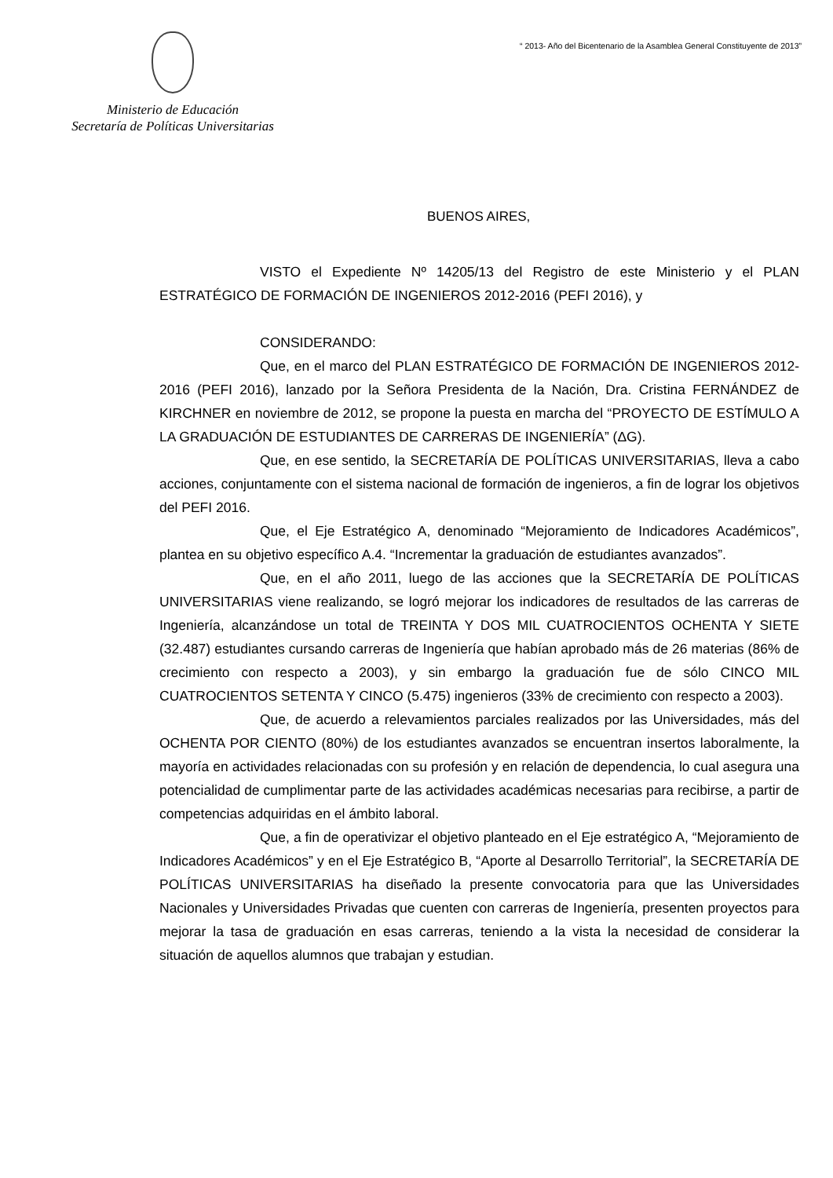Ministerio de Educación
Secretaría de Políticas Universitarias
“ 2013- Año del Bicentenario de la Asamblea General Constituyente de 2013”
BUENOS AIRES,
VISTO el Expediente Nº 14205/13 del Registro de este Ministerio y el PLAN ESTRATÉGICO DE FORMACIÓN DE INGENIEROS 2012-2016 (PEFI 2016), y
CONSIDERANDO:
Que, en el marco del PLAN ESTRATÉGICO DE FORMACIÓN DE INGENIEROS 2012-2016 (PEFI 2016), lanzado por la Señora Presidenta de la Nación, Dra. Cristina FERNÁNDEZ de KIRCHNER en noviembre de 2012, se propone la puesta en marcha del “PROYECTO DE ESTÍMULO A LA GRADUACIÓN DE ESTUDIANTES DE CARRERAS DE INGENIERÍA” (ΔG).
Que, en ese sentido, la SECRETARÍA DE POLÍTICAS UNIVERSITARIAS, lleva a cabo acciones, conjuntamente con el sistema nacional de formación de ingenieros, a fin de lograr los objetivos del PEFI 2016.
Que, el Eje Estratégico A, denominado “Mejoramiento de Indicadores Académicos”, plantea en su objetivo específico A.4. “Incrementar la graduación de estudiantes avanzados”.
Que, en el año 2011, luego de las acciones que la SECRETARÍA DE POLÍTICAS UNIVERSITARIAS viene realizando, se logró mejorar los indicadores de resultados de las carreras de Ingeniería, alcanzándose un total de TREINTA Y DOS MIL CUATROCIENTOS OCHENTA Y SIETE (32.487) estudiantes cursando carreras de Ingeniería que habían aprobado más de 26 materias (86% de crecimiento con respecto a 2003), y sin embargo la graduación fue de sólo CINCO MIL CUATROCIENTOS SETENTA Y CINCO (5.475) ingenieros (33% de crecimiento con respecto a 2003).
Que, de acuerdo a relevamientos parciales realizados por las Universidades, más del OCHENTA POR CIENTO (80%) de los estudiantes avanzados se encuentran insertos laboralmente, la mayoría en actividades relacionadas con su profesión y en relación de dependencia, lo cual asegura una potencialidad de cumplimentar parte de las actividades académicas necesarias para recibirse, a partir de competencias adquiridas en el ámbito laboral.
Que, a fin de operativizar el objetivo planteado en el Eje estratégico A, “Mejoramiento de Indicadores Académicos” y en el Eje Estratégico B, “Aporte al Desarrollo Territorial”, la SECRETARÍA DE POLÍTICAS UNIVERSITARIAS ha diseñado la presente convocatoria para que las Universidades Nacionales y Universidades Privadas que cuenten con carreras de Ingeniería, presenten proyectos para mejorar la tasa de graduación en esas carreras, teniendo a la vista la necesidad de considerar la situación de aquellos alumnos que trabajan y estudian.